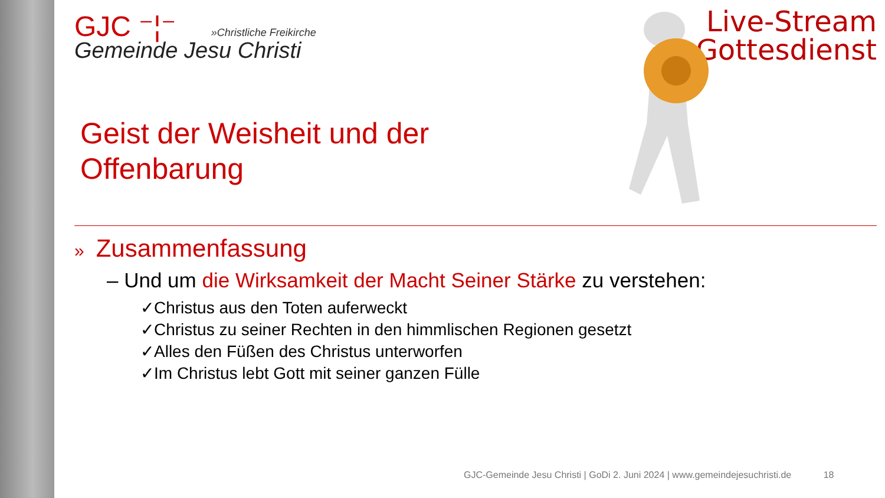GJC ⁻¦⁻ »Christliche Freikirche
Gemeinde Jesu Christi
Live-Stream
Gottesdienst
Geist der Weisheit und der
Offenbarung
» Zusammenfassung
– Und um die Wirksamkeit der Macht Seiner Stärke zu verstehen:
✓Christus aus den Toten auferweckt
✓Christus zu seiner Rechten in den himmlischen Regionen gesetzt
✓Alles den Füßen des Christus unterworfen
✓Im Christus lebt Gott mit seiner ganzen Fülle
GJC-Gemeinde Jesu Christi | GoDi 2. Juni 2024 | www.gemeindejesuchristi.de 18